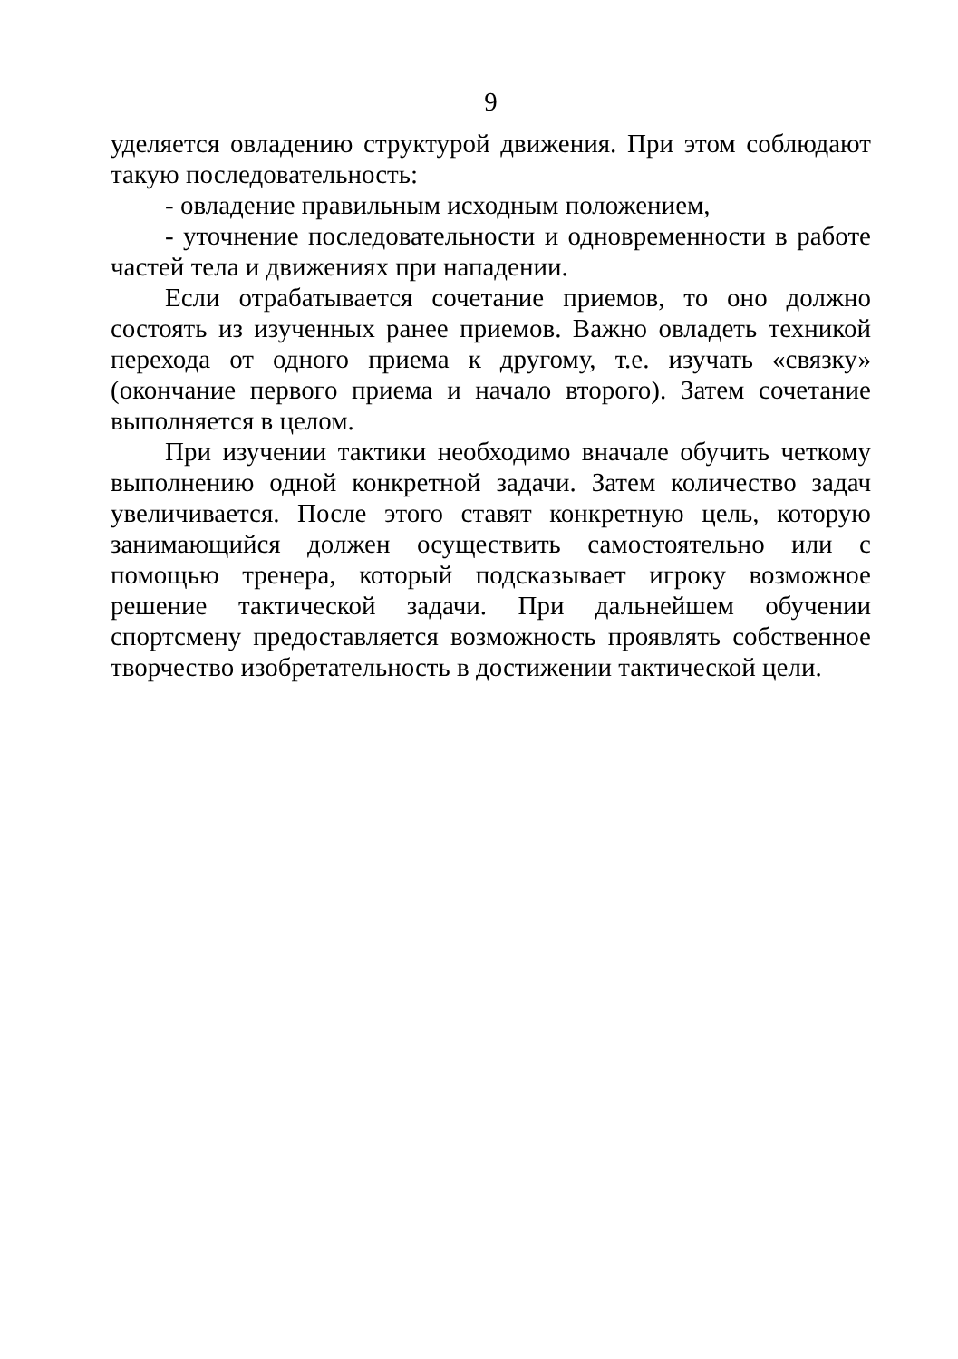9
уделяется овладению структурой движения. При этом соблюдают такую последовательность:
- овладение правильным исходным положением,
- уточнение последовательности и одновременности в работе частей тела и движениях при нападении.
Если отрабатывается сочетание приемов, то оно должно состоять из изученных ранее приемов. Важно овладеть техникой перехода от одного приема к другому, т.е. изучать «связку» (окончание первого приема и начало второго). Затем сочетание выполняется в целом.
При изучении тактики необходимо вначале обучить четкому выполнению одной конкретной задачи. Затем количество задач увеличивается. После этого ставят конкретную цель, которую занимающийся должен осуществить самостоятельно или с помощью тренера, который подсказывает игроку возможное решение тактической задачи. При дальнейшем обучении спортсмену предоставляется возможность проявлять собственное творчество изобретательность в достижении тактической цели.